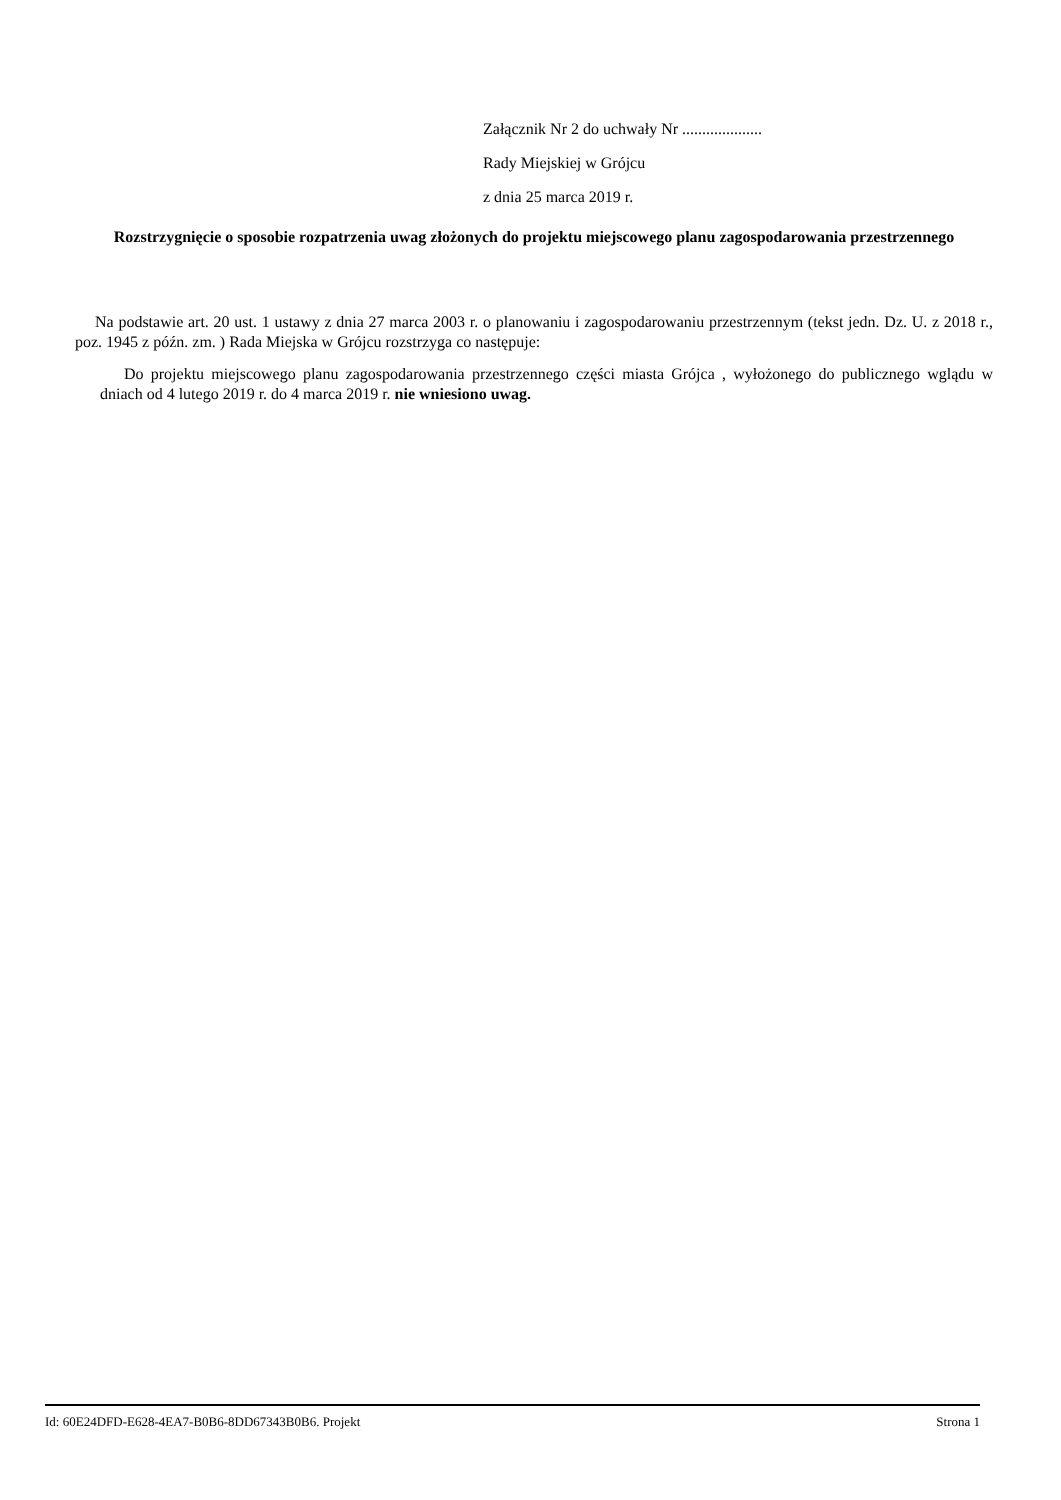Załącznik Nr 2 do uchwały Nr ....................
Rady Miejskiej w Grójcu
z dnia 25 marca 2019 r.
Rozstrzygnięcie o sposobie rozpatrzenia uwag złożonych do projektu miejscowego planu zagospodarowania przestrzennego
Na podstawie art. 20 ust. 1 ustawy z dnia 27 marca 2003 r. o planowaniu i zagospodarowaniu przestrzennym (tekst jedn. Dz. U. z 2018 r., poz. 1945 z późn. zm. ) Rada Miejska w Grójcu rozstrzyga co następuje:
Do projektu miejscowego planu zagospodarowania przestrzennego części miasta Grójca , wyłożonego do publicznego wglądu w dniach od 4 lutego 2019 r. do 4 marca 2019 r. nie wniesiono uwag.
Id: 60E24DFD-E628-4EA7-B0B6-8DD67343B0B6. Projekt Strona 1